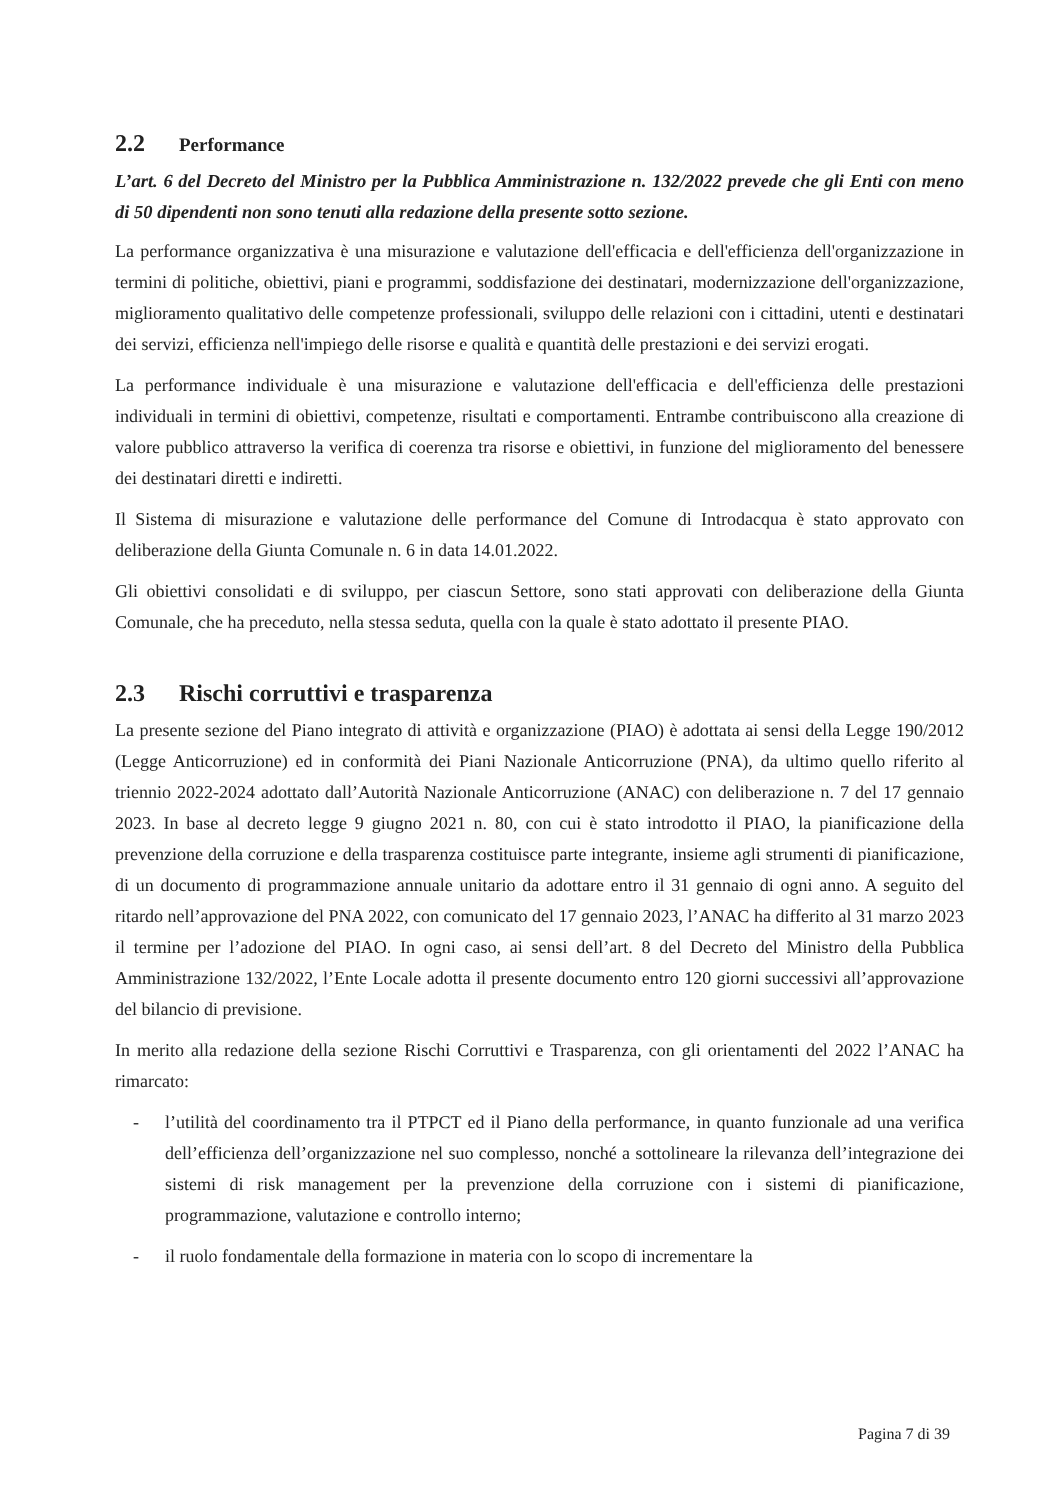2.2 Performance
L’art. 6 del Decreto del Ministro per la Pubblica Amministrazione n. 132/2022 prevede che gli Enti con meno di 50 dipendenti non sono tenuti alla redazione della presente sotto sezione.
La performance organizzativa è una misurazione e valutazione dell'efficacia e dell'efficienza dell'organizzazione in termini di politiche, obiettivi, piani e programmi, soddisfazione dei destinatari, modernizzazione dell'organizzazione, miglioramento qualitativo delle competenze professionali, sviluppo delle relazioni con i cittadini, utenti e destinatari dei servizi, efficienza nell'impiego delle risorse e qualità e quantità delle prestazioni e dei servizi erogati.
La performance individuale è una misurazione e valutazione dell'efficacia e dell'efficienza delle prestazioni individuali in termini di obiettivi, competenze, risultati e comportamenti. Entrambe contribuiscono alla creazione di valore pubblico attraverso la verifica di coerenza tra risorse e obiettivi, in funzione del miglioramento del benessere dei destinatari diretti e indiretti.
Il Sistema di misurazione e valutazione delle performance del Comune di Introdacqua è stato approvato con deliberazione della Giunta Comunale n. 6 in data 14.01.2022.
Gli obiettivi consolidati e di sviluppo, per ciascun Settore, sono stati approvati con deliberazione della Giunta Comunale, che ha preceduto, nella stessa seduta, quella con la quale è stato adottato il presente PIAO.
2.3 Rischi corruttivi e trasparenza
La presente sezione del Piano integrato di attività e organizzazione (PIAO) è adottata ai sensi della Legge 190/2012 (Legge Anticorruzione) ed in conformità dei Piani Nazionale Anticorruzione (PNA), da ultimo quello riferito al triennio 2022-2024 adottato dall’Autorità Nazionale Anticorruzione (ANAC) con deliberazione n. 7 del 17 gennaio 2023. In base al decreto legge 9 giugno 2021 n. 80, con cui è stato introdotto il PIAO, la pianificazione della prevenzione della corruzione e della trasparenza costituisce parte integrante, insieme agli strumenti di pianificazione, di un documento di programmazione annuale unitario da adottare entro il 31 gennaio di ogni anno. A seguito del ritardo nell’approvazione del PNA 2022, con comunicato del 17 gennaio 2023, l’ANAC ha differito al 31 marzo 2023 il termine per l’adozione del PIAO. In ogni caso, ai sensi dell’art. 8 del Decreto del Ministro della Pubblica Amministrazione 132/2022, l’Ente Locale adotta il presente documento entro 120 giorni successivi all’approvazione del bilancio di previsione.
In merito alla redazione della sezione Rischi Corruttivi e Trasparenza, con gli orientamenti del 2022 l’ANAC ha rimarcato:
- l’utilità del coordinamento tra il PTPCT ed il Piano della performance, in quanto funzionale ad una verifica dell’efficienza dell’organizzazione nel suo complesso, nonché a sottolineare la rilevanza dell’integrazione dei sistemi di risk management per la prevenzione della corruzione con i sistemi di pianificazione, programmazione, valutazione e controllo interno;
- il ruolo fondamentale della formazione in materia con lo scopo di incrementare la
Pagina 7 di 39